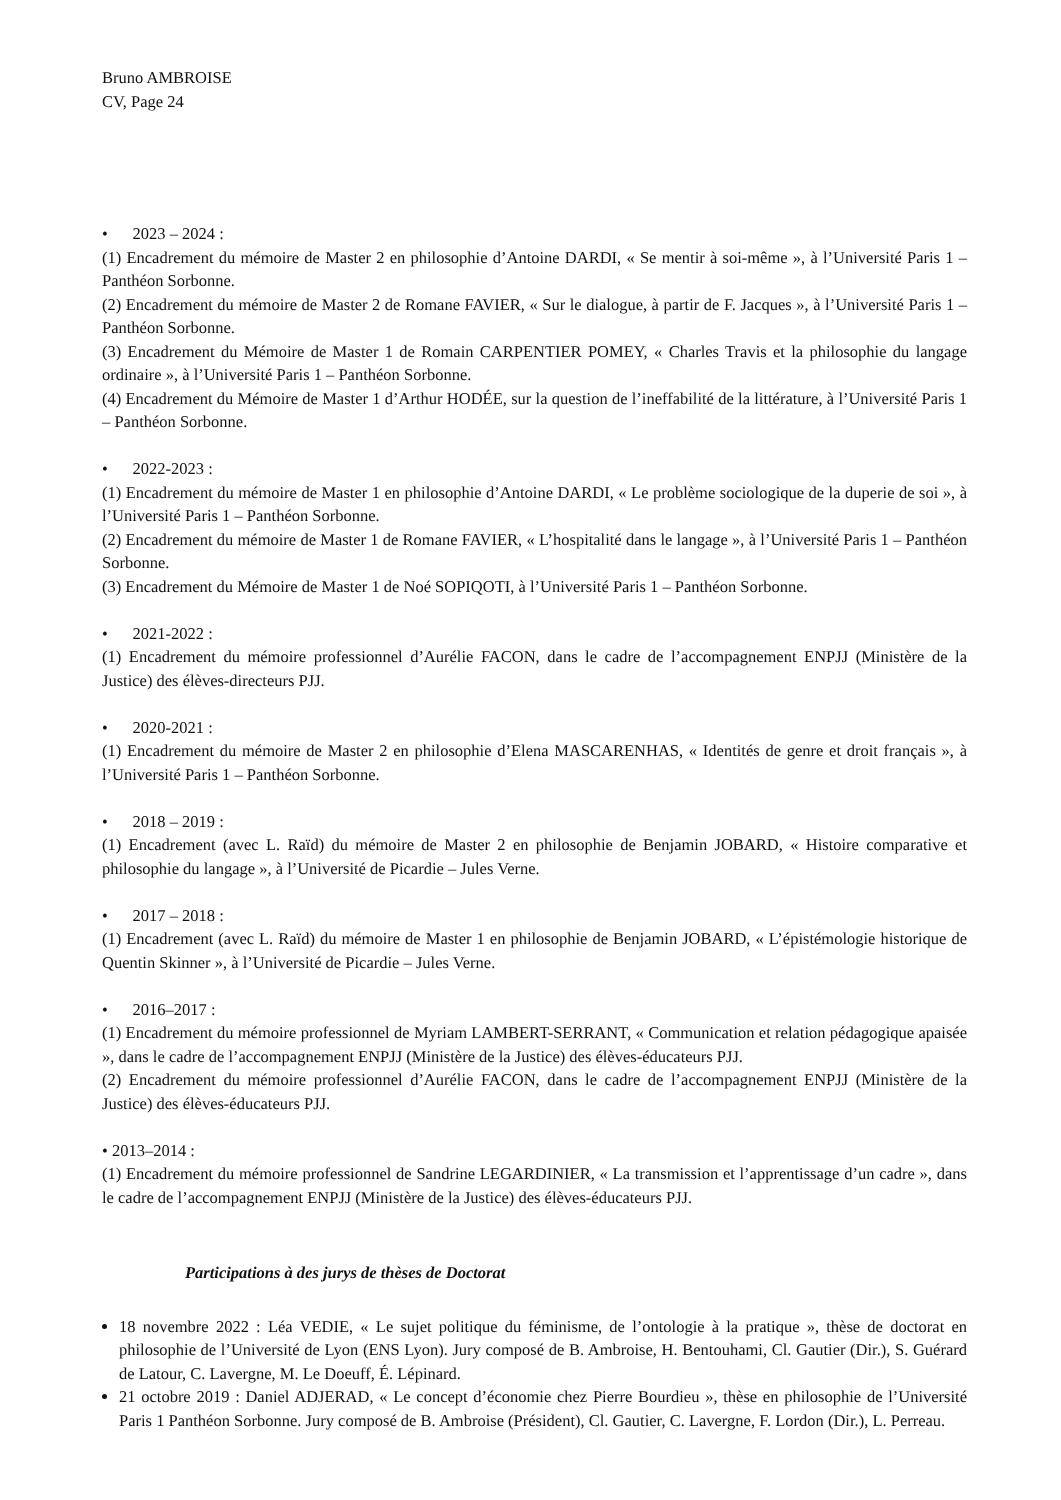Bruno AMBROISE
CV, Page 24
• 2023 – 2024 :
(1) Encadrement du mémoire de Master 2 en philosophie d’Antoine DARDI, « Se mentir à soi-même », à l’Université Paris 1 – Panthéon Sorbonne.
(2) Encadrement du mémoire de Master 2 de Romane FAVIER, « Sur le dialogue, à partir de F. Jacques », à l’Université Paris 1 – Panthéon Sorbonne.
(3) Encadrement du Mémoire de Master 1 de Romain CARPENTIER POMEY, « Charles Travis et la philosophie du langage ordinaire », à l’Université Paris 1 – Panthéon Sorbonne.
(4) Encadrement du Mémoire de Master 1 d’Arthur HODÉE, sur la question de l’ineffabilité de la littérature, à l’Université Paris 1 – Panthéon Sorbonne.
• 2022-2023 :
(1) Encadrement du mémoire de Master 1 en philosophie d’Antoine DARDI, « Le problème sociologique de la duperie de soi », à l’Université Paris 1 – Panthéon Sorbonne.
(2) Encadrement du mémoire de Master 1 de Romane FAVIER, « L’hospitalité dans le langage », à l’Université Paris 1 – Panthéon Sorbonne.
(3) Encadrement du Mémoire de Master 1 de Noé SOPIQOTI, à l’Université Paris 1 – Panthéon Sorbonne.
• 2021-2022 :
(1) Encadrement du mémoire professionnel d’Aurélie FACON, dans le cadre de l’accompagnement ENPJJ (Ministère de la Justice) des élèves-directeurs PJJ.
• 2020-2021 :
(1) Encadrement du mémoire de Master 2 en philosophie d’Elena MASCARENHAS, « Identités de genre et droit français », à l’Université Paris 1 – Panthéon Sorbonne.
• 2018 – 2019 :
(1) Encadrement (avec L. Raïd) du mémoire de Master 2 en philosophie de Benjamin JOBARD, « Histoire comparative et philosophie du langage », à l’Université de Picardie – Jules Verne.
• 2017 – 2018 :
(1) Encadrement (avec L. Raïd) du mémoire de Master 1 en philosophie de Benjamin JOBARD, « L’épistémologie historique de Quentin Skinner », à l’Université de Picardie – Jules Verne.
• 2016–2017 :
(1) Encadrement du mémoire professionnel de Myriam LAMBERT-SERRANT, « Communication et relation pédagogique apaisée », dans le cadre de l’accompagnement ENPJJ (Ministère de la Justice) des élèves-éducateurs PJJ.
(2) Encadrement du mémoire professionnel d’Aurélie FACON, dans le cadre de l’accompagnement ENPJJ (Ministère de la Justice) des élèves-éducateurs PJJ.
• 2013–2014 :
(1) Encadrement du mémoire professionnel de Sandrine LEGARDINIER, « La transmission et l’apprentissage d’un cadre », dans le cadre de l’accompagnement ENPJJ (Ministère de la Justice) des élèves-éducateurs PJJ.
Participations à des jurys de thèses de Doctorat
18 novembre 2022 : Léa VEDIE, « Le sujet politique du féminisme, de l’ontologie à la pratique », thèse de doctorat en philosophie de l’Université de Lyon (ENS Lyon). Jury composé de B. Ambroise, H. Bentouhami, Cl. Gautier (Dir.), S. Guérard de Latour, C. Lavergne, M. Le Doeuff, É. Lépinard.
21 octobre 2019 : Daniel ADJERAD, « Le concept d’économie chez Pierre Bourdieu », thèse en philosophie de l’Université Paris 1 Panthéon Sorbonne. Jury composé de B. Ambroise (Président), Cl. Gautier, C. Lavergne, F. Lordon (Dir.), L. Perreau.